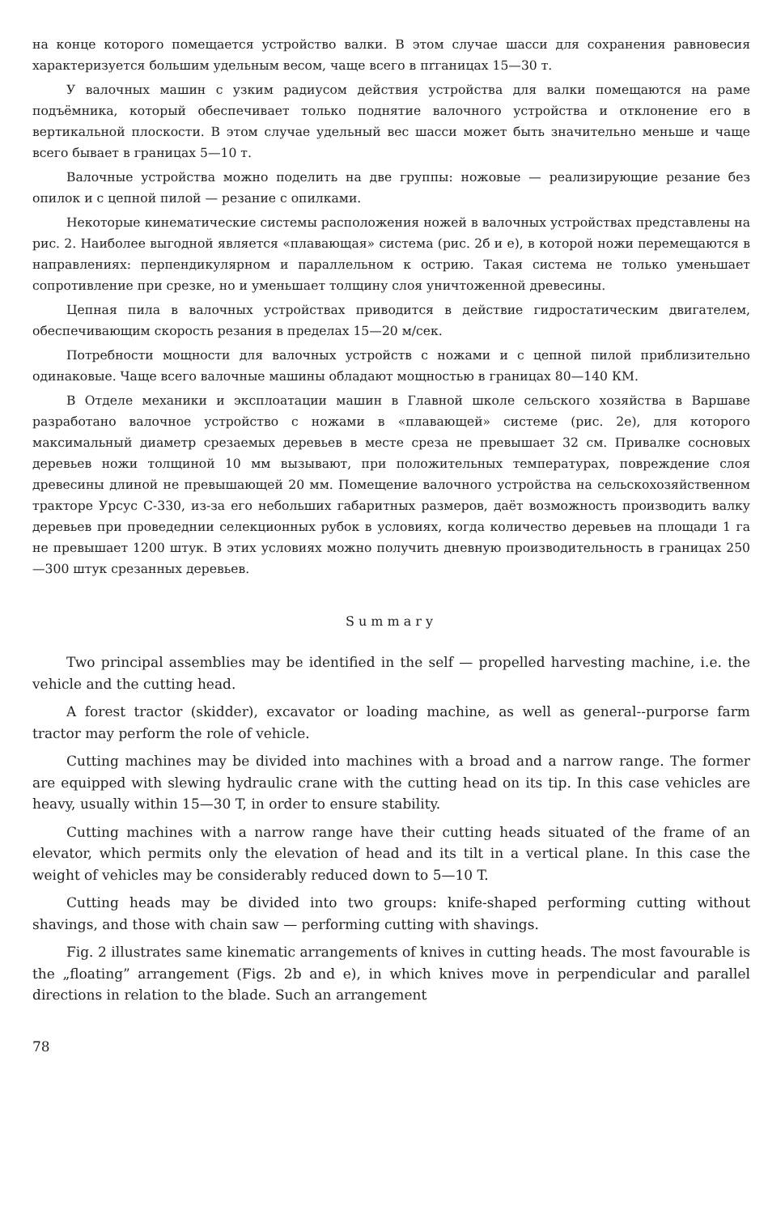на конце которого помещается устройство валки. В этом случае шасси для сохранения равновесия характеризуется большим удельным весом, чаще всего в пrганицах 15—30 т.
У валочных машин с узким радиусом действия устройства для валки помещаются на раме подъёмника, который обеспечивает только поднятие валочного устройства и отклонение его в вертикальной плоскости. В этом случае удельный вес шасси может быть значительно меньше и чаще всего бывает в границах 5—10 т.
Валочные устройства можно поделить на две группы: ножовые — реализирующие резание без опилок и с цепной пилой — резание с опилками.
Некоторые кинематические системы расположения ножей в валочных устройствах представлены на рис. 2. Наиболее выгодной является «плавающая» система (рис. 2б и е), в которой ножи перемещаются в направлениях: перпендикулярном и параллельном к острию. Такая система не только уменьшает сопротивление при срезке, но и уменьшает толщину слоя уничтоженной древесины.
Цепная пила в валочных устройствах приводится в действие гидростатическим двигателем, обеспечивающим скорость резания в пределах 15—20 м/сек.
Потребности мощности для валочных устройств с ножами и с цепной пилой приблизительно одинаковые. Чаще всего валочные машины обладают мощностью в границах 80—140 КМ.
В Отделе механики и эксплоатации машин в Главной школе сельского хозяйства в Варшаве разработано валочное устройство с ножами в «плавающей» системе (рис. 2е), для которого максимальный диаметр срезаемых деревьев в месте среза не превышает 32 см. Привалке сосновых деревьев ножи толщиной 10 мм вызывают, при положительных температурах, повреждение слоя древесины длиной не превышающей 20 мм. Помещение валочного устройства на сельскохозяйственном тракторе Урсус С-330, из-за его небольших габаритных размеров, даёт возможность производить валку деревьев при проведеднии селекционных рубок в условиях, когда количество деревьев на площади 1 га не превышает 1200 штук. В этих условиях можно получить дневную производительность в границах 250—300 штук срезанных деревьев.
Summary
Two principal assemblies may be identified in the self — propelled harvesting machine, i.e. the vehicle and the cutting head.
A forest tractor (skidder), excavator or loading machine, as well as general--purporse farm tractor may perform the role of vehicle.
Cutting machines may be divided into machines with a broad and a narrow range. The former are equipped with slewing hydraulic crane with the cutting head on its tip. In this case vehicles are heavy, usually within 15—30 T, in order to ensure stability.
Cutting machines with a narrow range have their cutting heads situated of the frame of an elevator, which permits only the elevation of head and its tilt in a vertical plane. In this case the weight of vehicles may be considerably reduced down to 5—10 T.
Cutting heads may be divided into two groups: knife-shaped performing cutting without shavings, and those with chain saw — performing cutting with shavings.
Fig. 2 illustrates same kinematic arrangements of knives in cutting heads. The most favourable is the „floating” arrangement (Figs. 2b and e), in which knives move in perpendicular and parallel directions in relation to the blade. Such an arrangement
78